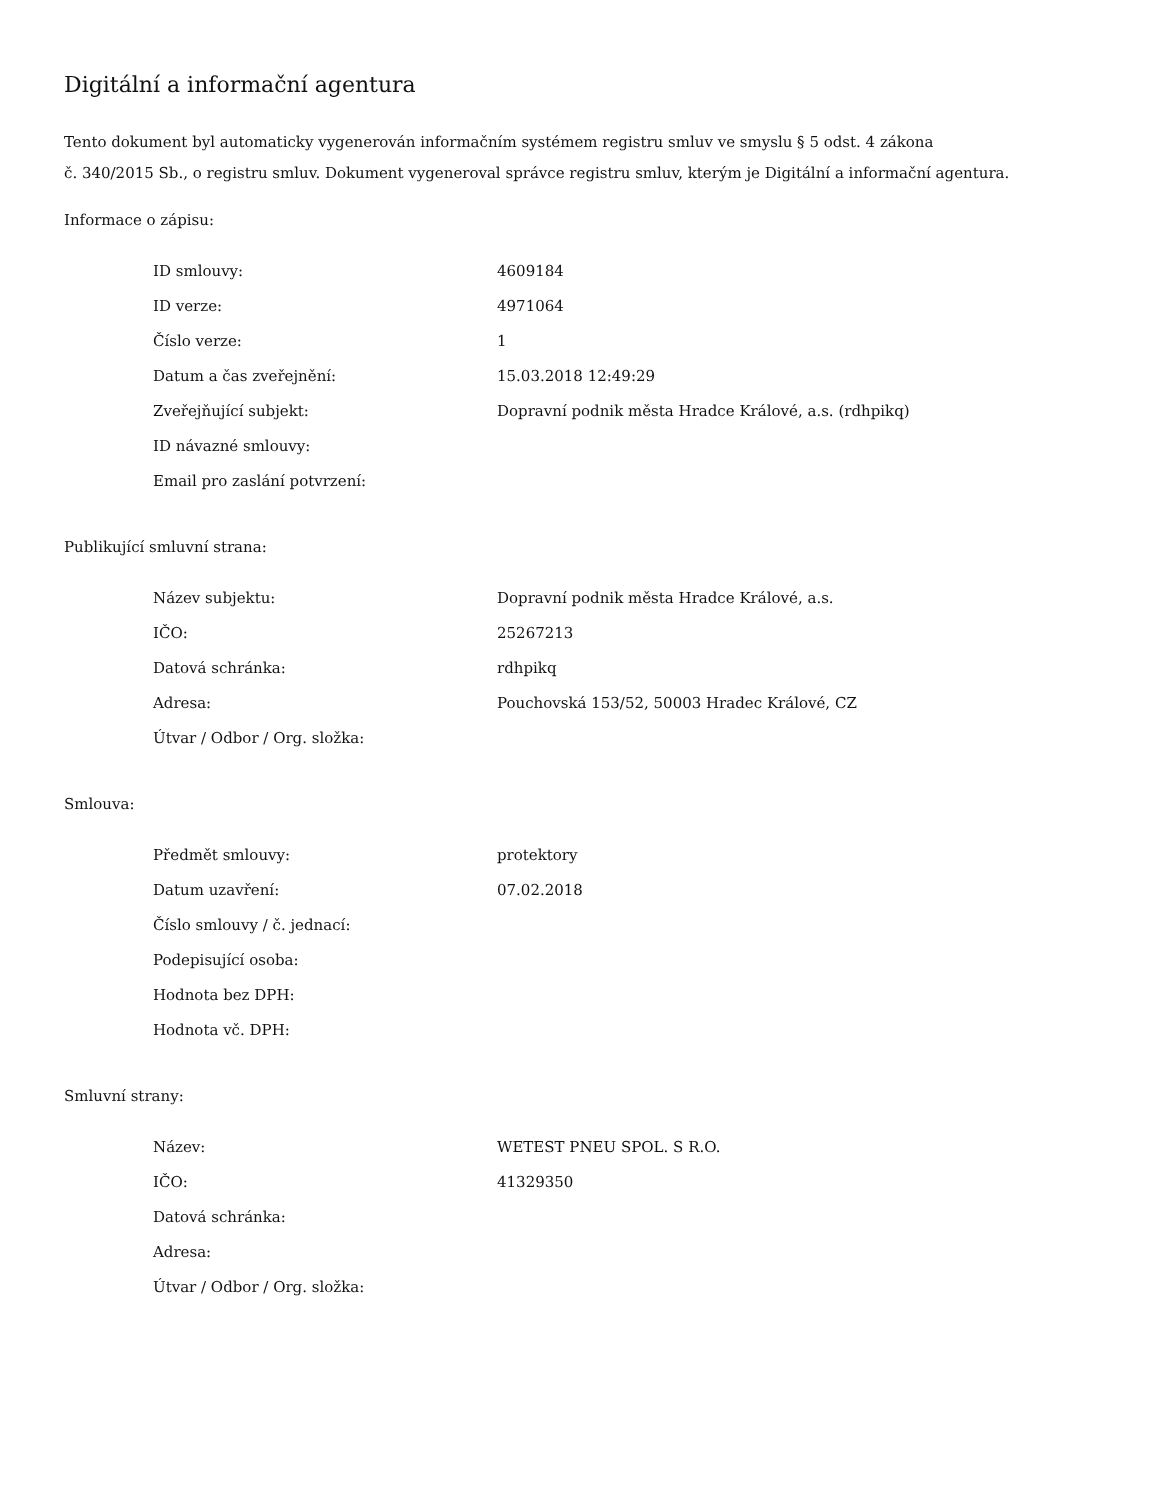Digitální a informační agentura
Tento dokument byl automaticky vygenerován informačním systémem registru smluv ve smyslu § 5 odst. 4 zákona
č. 340/2015 Sb., o registru smluv. Dokument vygeneroval správce registru smluv, kterým je Digitální a informační agentura.
Informace o zápisu:
| ID smlouvy: | 4609184 |
| ID verze: | 4971064 |
| Číslo verze: | 1 |
| Datum a čas zveřejnění: | 15.03.2018 12:49:29 |
| Zveřejňující subjekt: | Dopravní podnik města Hradce Králové, a.s. (rdhpikq) |
| ID návazné smlouvy: | |
| Email pro zaslání potvrzení: | |
Publikující smluvní strana:
| Název subjektu: | Dopravní podnik města Hradce Králové, a.s. |
| IČO: | 25267213 |
| Datová schránka: | rdhpikq |
| Adresa: | Pouchovská 153/52, 50003 Hradec Králové, CZ |
| Útvar / Odbor / Org. složka: | |
Smlouva:
| Předmět smlouvy: | protektory |
| Datum uzavření: | 07.02.2018 |
| Číslo smlouvy / č. jednací: | |
| Podepisující osoba: | |
| Hodnota bez DPH: | |
| Hodnota vč. DPH: | |
Smluvní strany:
| Název: | WETEST PNEU SPOL. S R.O. |
| IČO: | 41329350 |
| Datová schránka: | |
| Adresa: | |
| Útvar / Odbor / Org. složka: | |